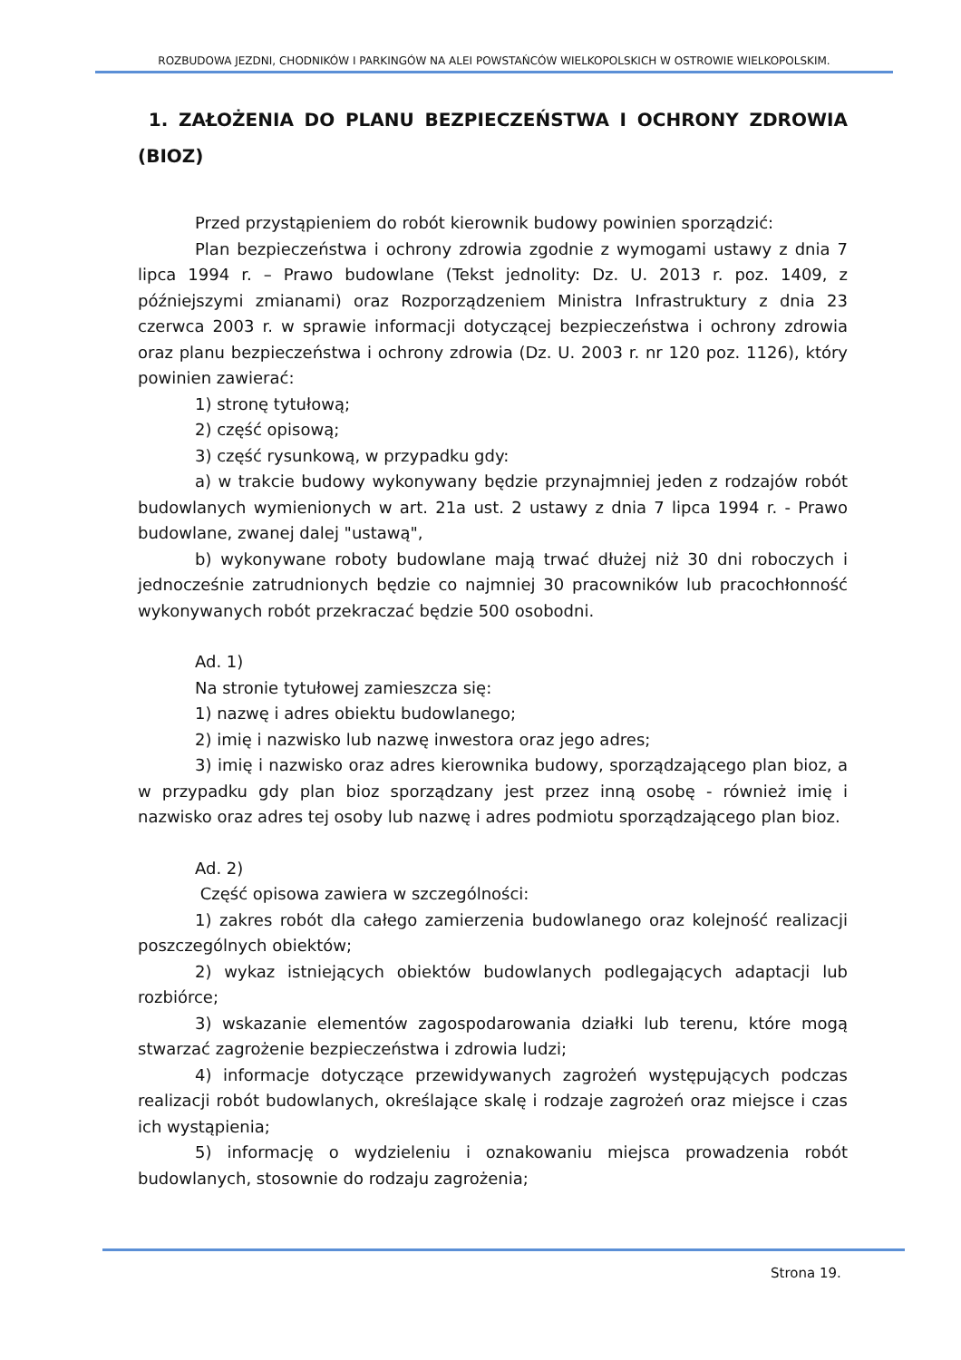ROZBUDOWA JEZDNI, CHODNIKÓW I PARKINGÓW NA ALEI POWSTAŃCÓW WIELKOPOLSKICH W OSTROWIE WIELKOPOLSKIM.
1. ZAŁOŻENIA DO PLANU BEZPIECZEŃSTWA I OCHRONY ZDROWIA (BIOZ)
Przed przystąpieniem do robót kierownik budowy powinien sporządzić:
Plan bezpieczeństwa i ochrony zdrowia zgodnie z wymogami ustawy z dnia 7 lipca 1994 r. – Prawo budowlane (Tekst jednolity: Dz. U. 2013 r. poz. 1409, z późniejszymi zmianami) oraz Rozporządzeniem Ministra Infrastruktury z dnia 23 czerwca 2003 r. w sprawie informacji dotyczącej bezpieczeństwa i ochrony zdrowia oraz planu bezpieczeństwa i ochrony zdrowia (Dz. U. 2003 r. nr 120 poz. 1126), który powinien zawierać:
1) stronę tytułową;
2) część opisową;
3) część rysunkową, w przypadku gdy:
a) w trakcie budowy wykonywany będzie przynajmniej jeden z rodzajów robót budowlanych wymienionych w art. 21a ust. 2 ustawy z dnia 7 lipca 1994 r. - Prawo budowlane, zwanej dalej "ustawą",
b) wykonywane roboty budowlane mają trwać dłużej niż 30 dni roboczych i jednocześnie zatrudnionych będzie co najmniej 30 pracowników lub pracochłonność wykonywanych robót przekraczać będzie 500 osobodni.
Ad. 1)
Na stronie tytułowej zamieszcza się:
1) nazwę i adres obiektu budowlanego;
2) imię i nazwisko lub nazwę inwestora oraz jego adres;
3) imię i nazwisko oraz adres kierownika budowy, sporządzającego plan bioz, a w przypadku gdy plan bioz sporządzany jest przez inną osobę - również imię i nazwisko oraz adres tej osoby lub nazwę i adres podmiotu sporządzającego plan bioz.
Ad. 2)
Część opisowa zawiera w szczególności:
1) zakres robót dla całego zamierzenia budowlanego oraz kolejność realizacji poszczególnych obiektów;
2) wykaz istniejących obiektów budowlanych podlegających adaptacji lub rozbiórce;
3) wskazanie elementów zagospodarowania działki lub terenu, które mogą stwarzać zagrożenie bezpieczeństwa i zdrowia ludzi;
4) informacje dotyczące przewidywanych zagrożeń występujących podczas realizacji robót budowlanych, określające skalę i rodzaje zagrożeń oraz miejsce i czas ich wystąpienia;
5) informację o wydzieleniu i oznakowaniu miejsca prowadzenia robót budowlanych, stosownie do rodzaju zagrożenia;
Strona 19.